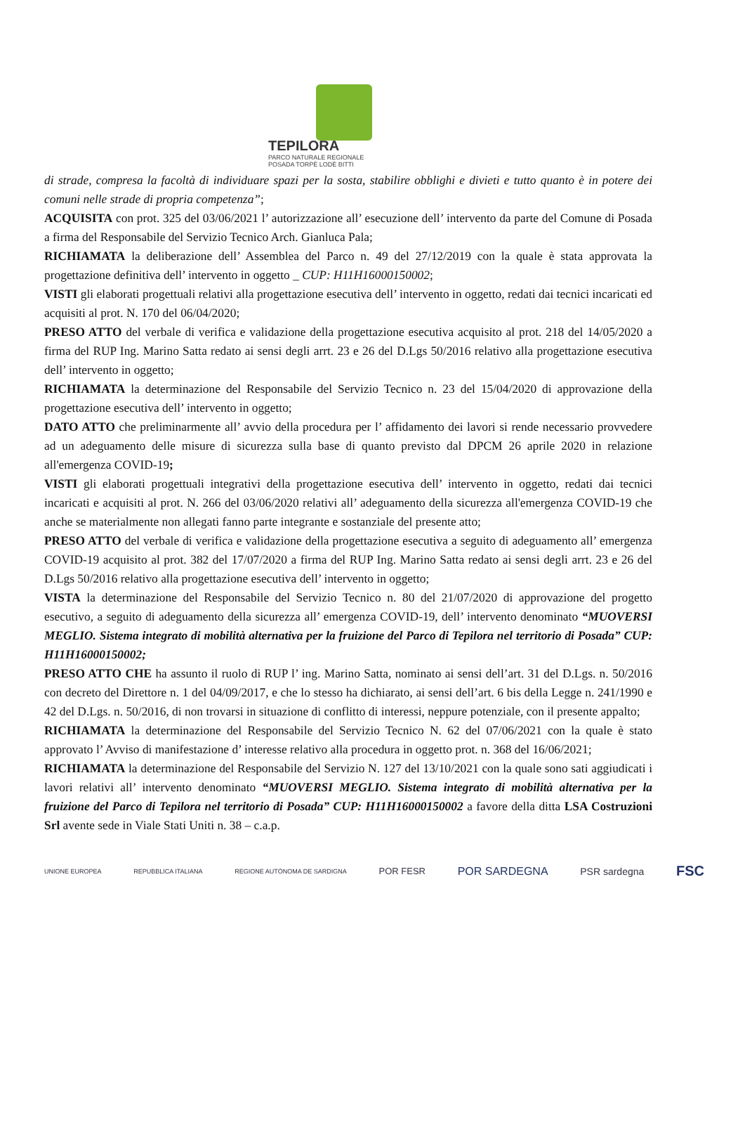TEPILORA
PARCO NATURALE REGIONALE
POSADA TORPÈ LODÈ BITTI
di strade, compresa la facoltà di individuare spazi per la sosta, stabilire obblighi e divieti e tutto quanto è in potere dei comuni nelle strade di propria competenza”;
ACQUISITA con prot. 325 del 03/06/2021 l’ autorizzazione all’ esecuzione dell’ intervento da parte del Comune di Posada a firma del Responsabile del Servizio Tecnico Arch. Gianluca Pala;
RICHIAMATA la deliberazione dell’ Assemblea del Parco n. 49 del 27/12/2019 con la quale è stata approvata la progettazione definitiva dell’ intervento in oggetto _ CUP: H11H16000150002;
VISTI gli elaborati progettuali relativi alla progettazione esecutiva dell’ intervento in oggetto, redati dai tecnici incaricati ed acquisiti al prot. N. 170 del 06/04/2020;
PRESO ATTO del verbale di verifica e validazione della progettazione esecutiva acquisito al prot. 218 del 14/05/2020 a firma del RUP Ing. Marino Satta redato ai sensi degli arrt. 23 e 26 del D.Lgs 50/2016 relativo alla progettazione esecutiva dell’ intervento in oggetto;
RICHIAMATA la determinazione del Responsabile del Servizio Tecnico n. 23 del 15/04/2020 di approvazione della progettazione esecutiva dell’ intervento in oggetto;
DATO ATTO che preliminarmente all’ avvio della procedura per l’ affidamento dei lavori si rende necessario provvedere ad un adeguamento delle misure di sicurezza sulla base di quanto previsto dal DPCM 26 aprile 2020 in relazione all'emergenza COVID-19;
VISTI gli elaborati progettuali integrativi della progettazione esecutiva dell’ intervento in oggetto, redati dai tecnici incaricati e acquisiti al prot. N. 266 del 03/06/2020 relativi all’ adeguamento della sicurezza all'emergenza COVID-19 che anche se materialmente non allegati fanno parte integrante e sostanziale del presente atto;
PRESO ATTO del verbale di verifica e validazione della progettazione esecutiva a seguito di adeguamento all’ emergenza COVID-19 acquisito al prot. 382 del 17/07/2020 a firma del RUP Ing. Marino Satta redato ai sensi degli arrt. 23 e 26 del D.Lgs 50/2016 relativo alla progettazione esecutiva dell’ intervento in oggetto;
VISTA la determinazione del Responsabile del Servizio Tecnico n. 80 del 21/07/2020 di approvazione del progetto esecutivo, a seguito di adeguamento della sicurezza all’ emergenza COVID-19, dell’ intervento denominato “MUOVERSI MEGLIO. Sistema integrato di mobilità alternativa per la fruizione del Parco di Tepilora nel territorio di Posada” CUP: H11H16000150002;
PRESO ATTO CHE ha assunto il ruolo di RUP l’ ing. Marino Satta, nominato ai sensi dell’art. 31 del D.Lgs. n. 50/2016 con decreto del Direttore n. 1 del 04/09/2017, e che lo stesso ha dichiarato, ai sensi dell’art. 6 bis della Legge n. 241/1990 e 42 del D.Lgs. n. 50/2016, di non trovarsi in situazione di conflitto di interessi, neppure potenziale, con il presente appalto;
RICHIAMATA la determinazione del Responsabile del Servizio Tecnico N. 62 del 07/06/2021 con la quale è stato approvato l’ Avviso di manifestazione d’ interesse relativo alla procedura in oggetto prot. n. 368 del 16/06/2021;
RICHIAMATA la determinazione del Responsabile del Servizio N. 127 del 13/10/2021 con la quale sono sati aggiudicati i lavori relativi all’ intervento denominato “MUOVERSI MEGLIO. Sistema integrato di mobilità alternativa per la fruizione del Parco di Tepilora nel territorio di Posada” CUP: H11H16000150002 a favore della ditta LSA Costruzioni Srl avente sede in Viale Stati Uniti n. 38 – c.a.p.
UNIONE EUROPEA REPUBBLICA ITALIANA REGIONE AUTÒNOMA DE SARDIGNA POR FESR POR SARDEGNA PSR sardegna FSC